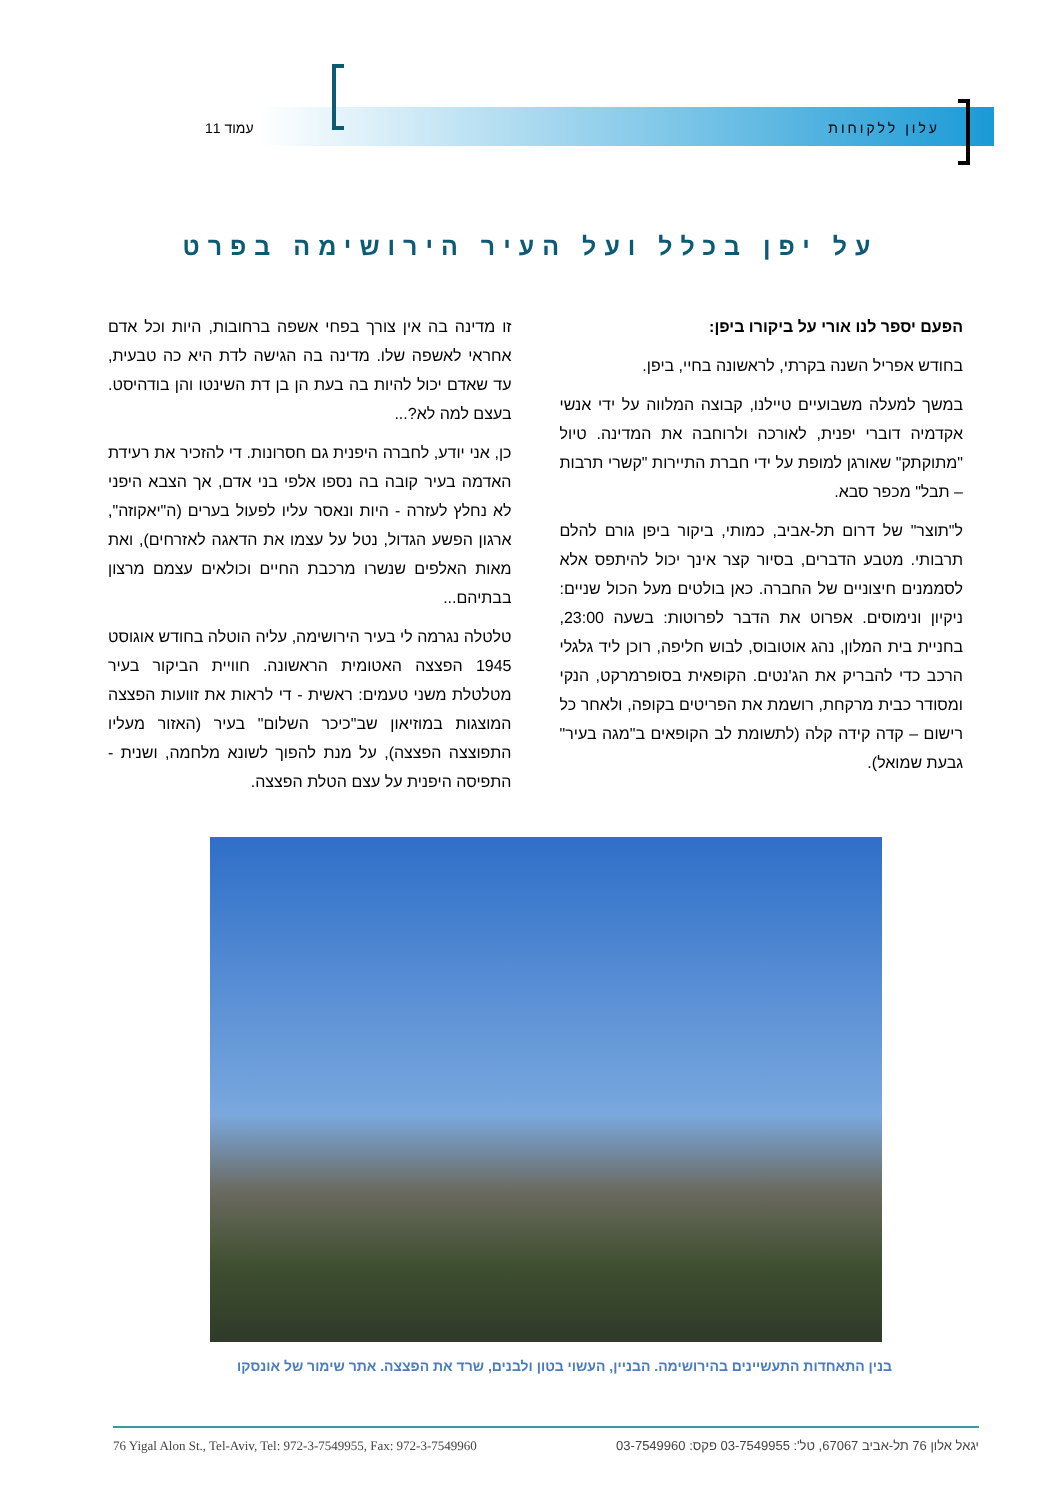עלון ללקוחות עמוד 11
על יפן בכלל ועל העיר הירושימה בפרט
הפעם יספר לנו אורי על ביקורו ביפן:
בחודש אפריל השנה בקרתי, לראשונה בחיי, ביפן.
במשך למעלה משבועיים טיילנו, קבוצה המלווה על ידי אנשי אקדמיה דוברי יפנית, לאורכה ולרוחבה את המדינה. טיול "מתוקתק" שאורגן למופת על ידי חברת התיירות "קשרי תרבות – תבל" מכפר סבא.
ל"תוצר" של דרום תל-אביב, כמותי, ביקור ביפן גורם להלם תרבותי. מטבע הדברים, בסיור קצר אינך יכול להיתפס אלא לסממנים חיצוניים של החברה. כאן בולטים מעל הכול שניים: ניקיון ונימוסים. אפרוט את הדבר לפרוטות: בשעה 23:00, בחניית בית המלון, נהג אוטובוס, לבוש חליפה, רוכן ליד גלגלי הרכב כדי להבריק את הג'נטים. הקופאית בסופרמרקט, הנקי ומסודר כבית מרקחת, רושמת את הפריטים בקופה, ולאחר כל רישום – קדה קידה קלה (לתשומת לב הקופאים ב"מגה בעיר" גבעת שמואל).
זו מדינה בה אין צורך בפחי אשפה ברחובות, היות וכל אדם אחראי לאשפה שלו. מדינה בה הגישה לדת היא כה טבעית, עד שאדם יכול להיות בה בעת הן בן דת השינטו והן בודהיסט. בעצם למה לא?...
כן, אני יודע, לחברה היפנית גם חסרונות. די להזכיר את רעידת האדמה בעיר קובה בה נספו אלפי בני אדם, אך הצבא היפני לא נחלץ לעזרה - היות ונאסר עליו לפעול בערים (ה"יאקוזה", ארגון הפשע הגדול, נטל על עצמו את הדאגה לאזרחים), ואת מאות האלפים שנשרו מרכבת החיים וכולאים עצמם מרצון בבתיהם...
טלטלה נגרמה לי בעיר הירושימה, עליה הוטלה בחודש אוגוסט 1945 הפצצה האטומית הראשונה. חוויית הביקור בעיר מטלטלת משני טעמים: ראשית - די לראות את זוועות הפצצה המוצגות במוזיאון שב"כיכר השלום" בעיר (האזור מעליו התפוצצה הפצצה), על מנת להפוך לשונא מלחמה, ושנית - התפיסה היפנית על עצם הטלת הפצצה.
בנין התאחדות התעשיינים בהירושימה. הבניין, העשוי בטון ולבנים, שרד את הפצצה. אתר שימור של אונסקו
76 Yigal Alon St., Tel-Aviv, Tel: 972-3-7549955, Fax: 972-3-7549960 יגאל אלון 76 תל-אביב 67067, טל': 03-7549955 פקס: 03-7549960